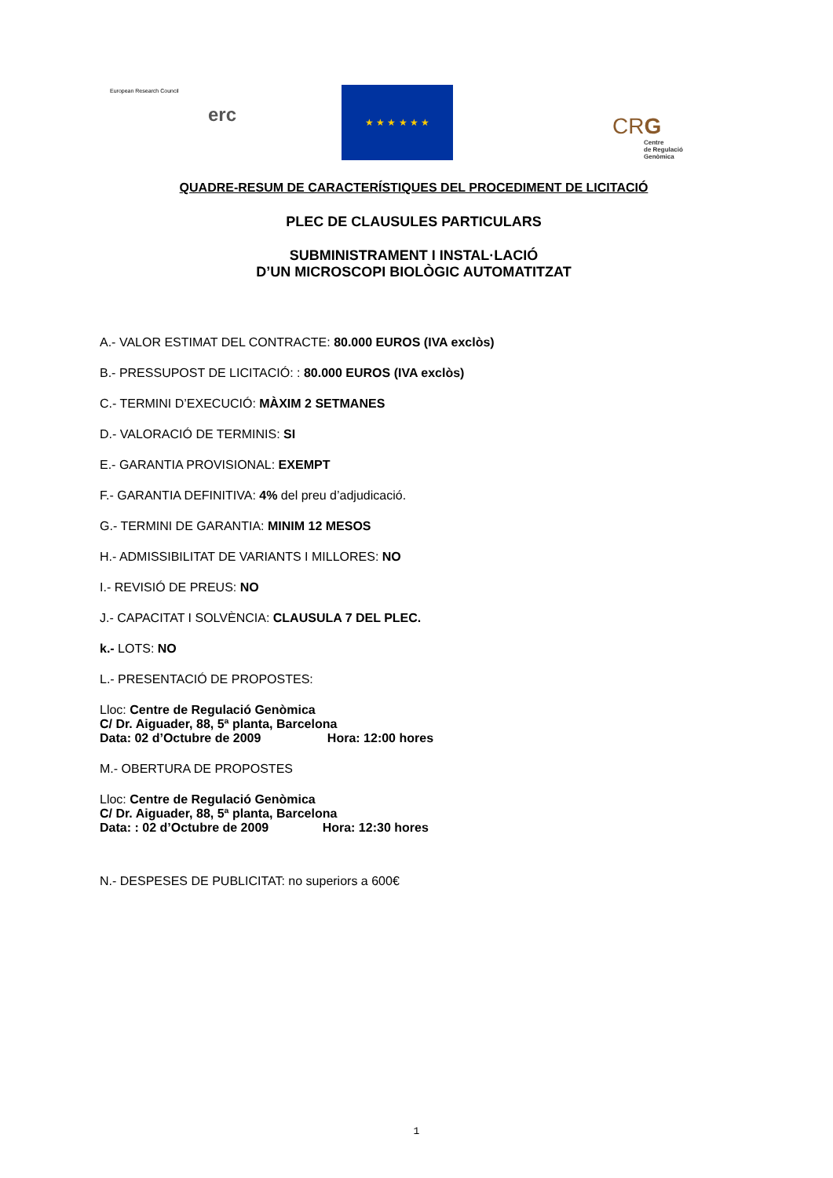European Research Council
erc
★ ★ ★ ★ ★ ★
CRG
Centre
de Regulació
Genòmica
QUADRE-RESUM DE CARACTERÍSTIQUES DEL PROCEDIMENT DE LICITACIÓ
PLEC DE CLAUSULES PARTICULARS
SUBMINISTRAMENT I INSTAL·LACIÓ
D’UN MICROSCOPI BIOLÒGIC AUTOMATITZAT
A.- VALOR ESTIMAT DEL CONTRACTE: 80.000 EUROS (IVA exclòs)
B.- PRESSUPOST DE LICITACIÓ: : 80.000 EUROS (IVA exclòs)
C.- TERMINI D’EXECUCIÓ: MÀXIM 2 SETMANES
D.- VALORACIÓ DE TERMINIS: SI
E.- GARANTIA PROVISIONAL: EXEMPT
F.- GARANTIA DEFINITIVA: 4% del preu d’adjudicació.
G.- TERMINI DE GARANTIA: MINIM 12 MESOS
H.- ADMISSIBILITAT DE VARIANTS I MILLORES: NO
I.- REVISIÓ DE PREUS: NO
J.- CAPACITAT I SOLVÈNCIA: CLAUSULA 7 DEL PLEC.
k.- LOTS: NO
L.- PRESENTACIÓ DE PROPOSTES:
Lloc: Centre de Regulació Genòmica
C/ Dr. Aiguader, 88, 5ª planta, Barcelona
Data: 02 d’Octubre de 2009 Hora: 12:00 hores
M.- OBERTURA DE PROPOSTES
Lloc: Centre de Regulació Genòmica
C/ Dr. Aiguader, 88, 5ª planta, Barcelona
Data: : 02 d’Octubre de 2009 Hora: 12:30 hores
N.- DESPESES DE PUBLICITAT: no superiors a 600€
1